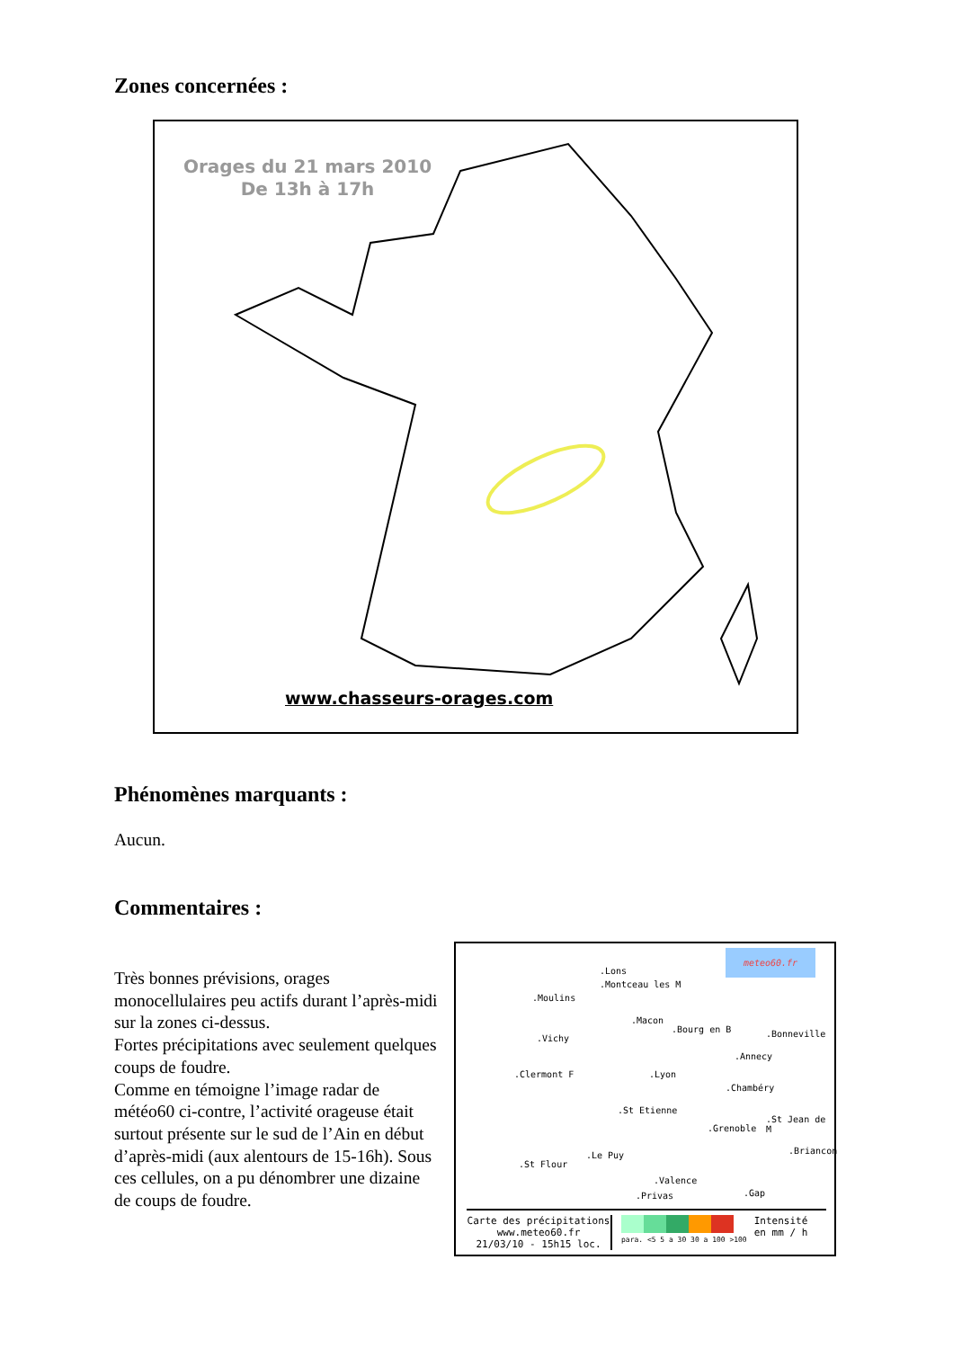Zones concernées :
Orages du 21 mars 2010
De 13h à 17h
www.chasseurs-orages.com
Phénomènes marquants :
Aucun.
Commentaires :
Très bonnes prévisions, orages monocellulaires peu actifs durant l’après-midi sur la zones ci-dessus.
Fortes précipitations avec seulement quelques coups de foudre.
Comme en témoigne l’image radar de météo60 ci-contre, l’activité orageuse était surtout présente sur le sud de l’Ain en début d’après-midi (aux alentours de 15-16h). Sous ces cellules, on a pu dénombrer une dizaine de coups de foudre.
meteo60.fr
.Lons
.Montceau les M
.Moulins
.Macon
.Bourg en B .Bonneville
.Vichy
.Annecy
.Clermont F .Lyon
.Chambéry
.St Etienne
.Grenoble
.St Jean de M
.St Flour
.Le Puy .Briancon
.Valence
.Privas .Gap
Carte des précipitations
www.meteo60.fr
21/03/10 - 15h15 loc.
para. <5 5 a 30 30 a 100 >100
Intensité
en mm / h